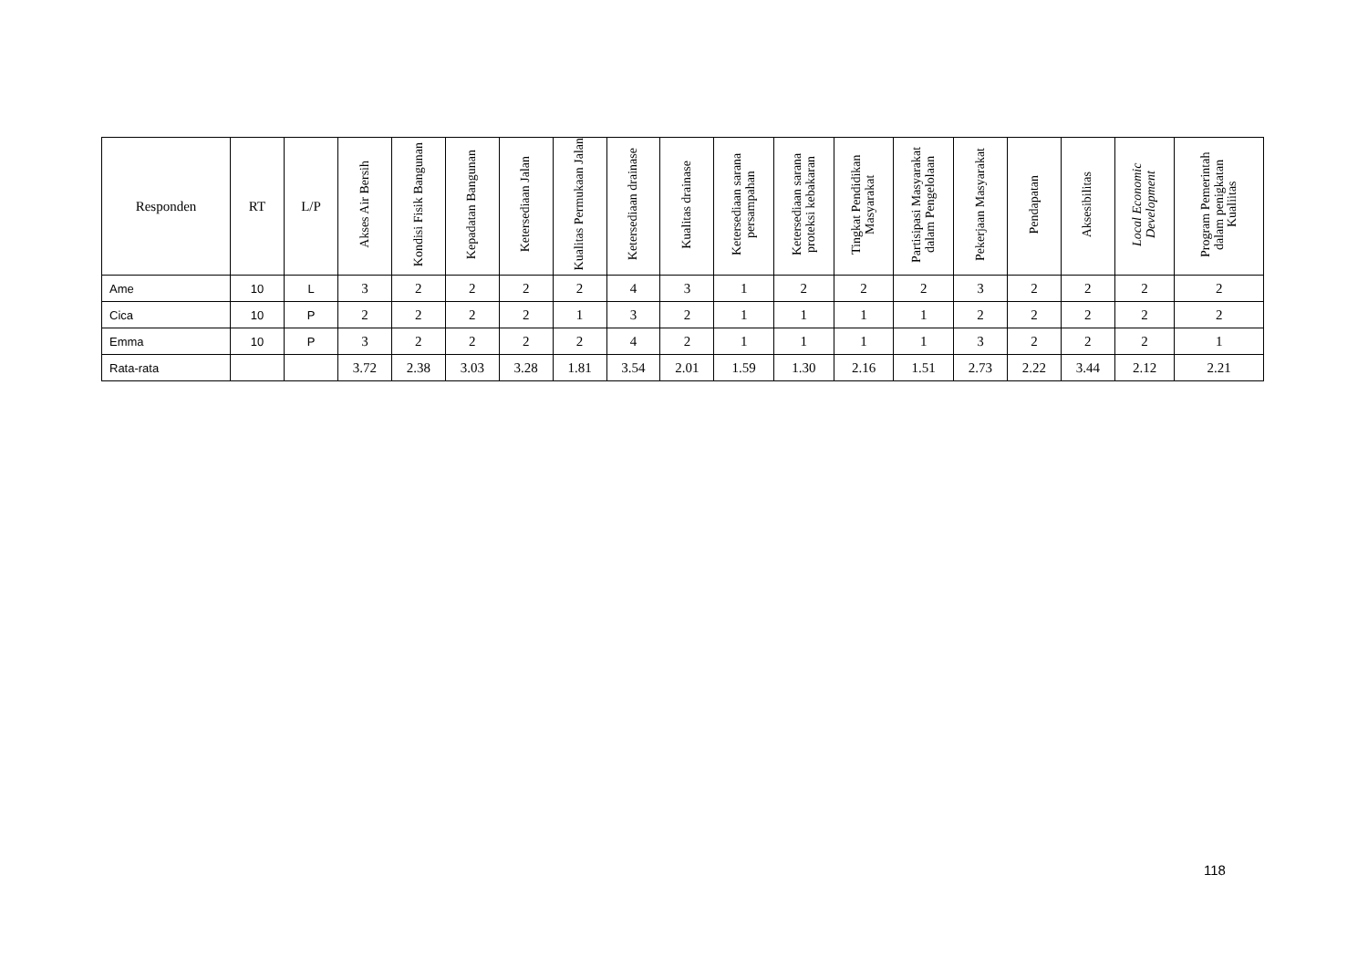| Responden | RT | L/P | Akses Air Bersih | Kondisi Fisik Bangunan | Kepadatan Bangunan | Ketersediaan Jalan | Kualitas Permukaan Jalan | Ketersediaan drainase | Kualitas drainase | Ketersediaan sarana persampahan | Ketersediaan sarana proteksi kebakaran | Tingkat Pendidikan Masyarakat | Partisipasi Masyarakat dalam Pengelolaan | Pekerjaan Masyarakat | Pendapatan | Aksesibilitas | Local Economic Development | Program Pemerintah dalam penigkatan Kualiitas |
| --- | --- | --- | --- | --- | --- | --- | --- | --- | --- | --- | --- | --- | --- | --- | --- | --- | --- | --- |
| Ame | 10 | L | 3 | 2 | 2 | 2 | 2 | 4 | 3 | 1 | 2 | 2 | 2 | 3 | 2 | 2 | 2 | 2 |
| Cica | 10 | P | 2 | 2 | 2 | 2 | 1 | 3 | 2 | 1 | 1 | 1 | 1 | 2 | 2 | 2 | 2 | 2 |
| Emma | 10 | P | 3 | 2 | 2 | 2 | 2 | 4 | 2 | 1 | 1 | 1 | 1 | 3 | 2 | 2 | 2 | 1 |
| Rata-rata | | | 3.72 | 2.38 | 3.03 | 3.28 | 1.81 | 3.54 | 2.01 | 1.59 | 1.30 | 2.16 | 1.51 | 2.73 | 2.22 | 3.44 | 2.12 | 2.21 |
118